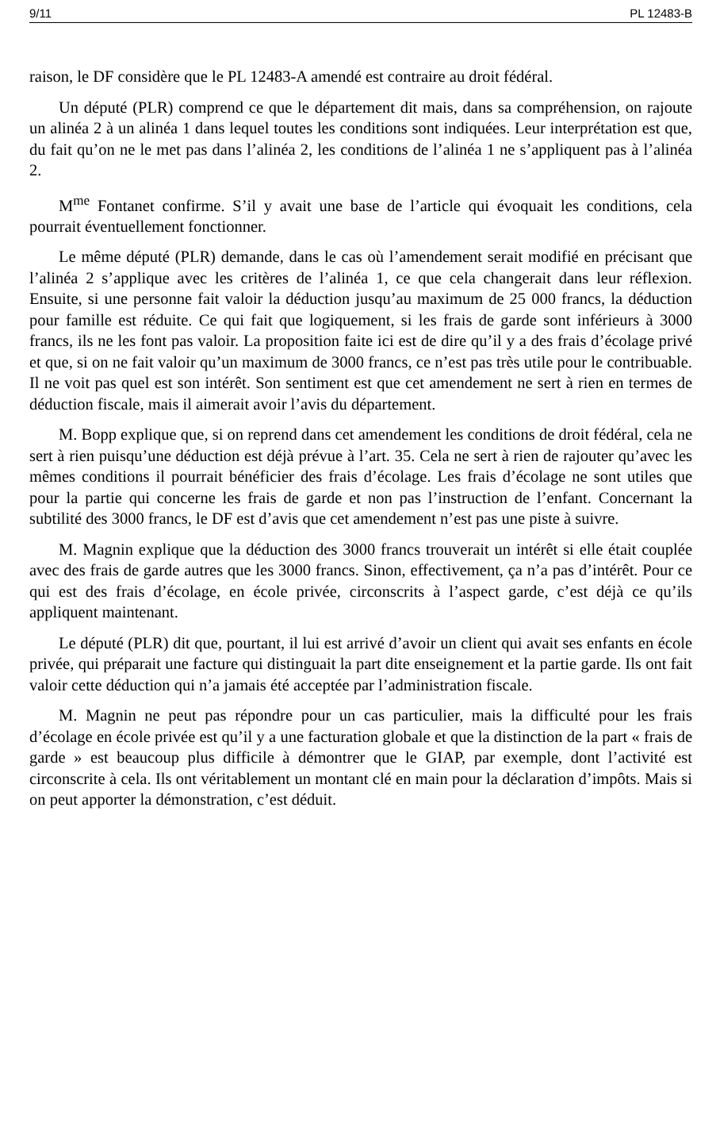9/11 PL 12483-B
raison, le DF considère que le PL 12483-A amendé est contraire au droit fédéral.
Un député (PLR) comprend ce que le département dit mais, dans sa compréhension, on rajoute un alinéa 2 à un alinéa 1 dans lequel toutes les conditions sont indiquées. Leur interprétation est que, du fait qu’on ne le met pas dans l’alinéa 2, les conditions de l’alinéa 1 ne s’appliquent pas à l’alinéa 2.
M<sup>me</sup> Fontanet confirme. S’il y avait une base de l’article qui évoquait les conditions, cela pourrait éventuellement fonctionner.
Le même député (PLR) demande, dans le cas où l’amendement serait modifié en précisant que l’alinéa 2 s’applique avec les critères de l’alinéa 1, ce que cela changerait dans leur réflexion. Ensuite, si une personne fait valoir la déduction jusqu’au maximum de 25 000 francs, la déduction pour famille est réduite. Ce qui fait que logiquement, si les frais de garde sont inférieurs à 3000 francs, ils ne les font pas valoir. La proposition faite ici est de dire qu’il y a des frais d’écolage privé et que, si on ne fait valoir qu’un maximum de 3000 francs, ce n’est pas très utile pour le contribuable. Il ne voit pas quel est son intérêt. Son sentiment est que cet amendement ne sert à rien en termes de déduction fiscale, mais il aimerait avoir l’avis du département.
M. Bopp explique que, si on reprend dans cet amendement les conditions de droit fédéral, cela ne sert à rien puisqu’une déduction est déjà prévue à l’art. 35. Cela ne sert à rien de rajouter qu’avec les mêmes conditions il pourrait bénéficier des frais d’écolage. Les frais d’écolage ne sont utiles que pour la partie qui concerne les frais de garde et non pas l’instruction de l’enfant. Concernant la subtilité des 3000 francs, le DF est d’avis que cet amendement n’est pas une piste à suivre.
M. Magnin explique que la déduction des 3000 francs trouverait un intérêt si elle était couplée avec des frais de garde autres que les 3000 francs. Sinon, effectivement, ça n’a pas d’intérêt. Pour ce qui est des frais d’écolage, en école privée, circonscrits à l’aspect garde, c’est déjà ce qu’ils appliquent maintenant.
Le député (PLR) dit que, pourtant, il lui est arrivé d’avoir un client qui avait ses enfants en école privée, qui préparait une facture qui distinguait la part dite enseignement et la partie garde. Ils ont fait valoir cette déduction qui n’a jamais été acceptée par l’administration fiscale.
M. Magnin ne peut pas répondre pour un cas particulier, mais la difficulté pour les frais d’écolage en école privée est qu’il y a une facturation globale et que la distinction de la part « frais de garde » est beaucoup plus difficile à démontrer que le GIAP, par exemple, dont l’activité est circonscrite à cela. Ils ont véritablement un montant clé en main pour la déclaration d’impôts. Mais si on peut apporter la démonstration, c’est déduit.